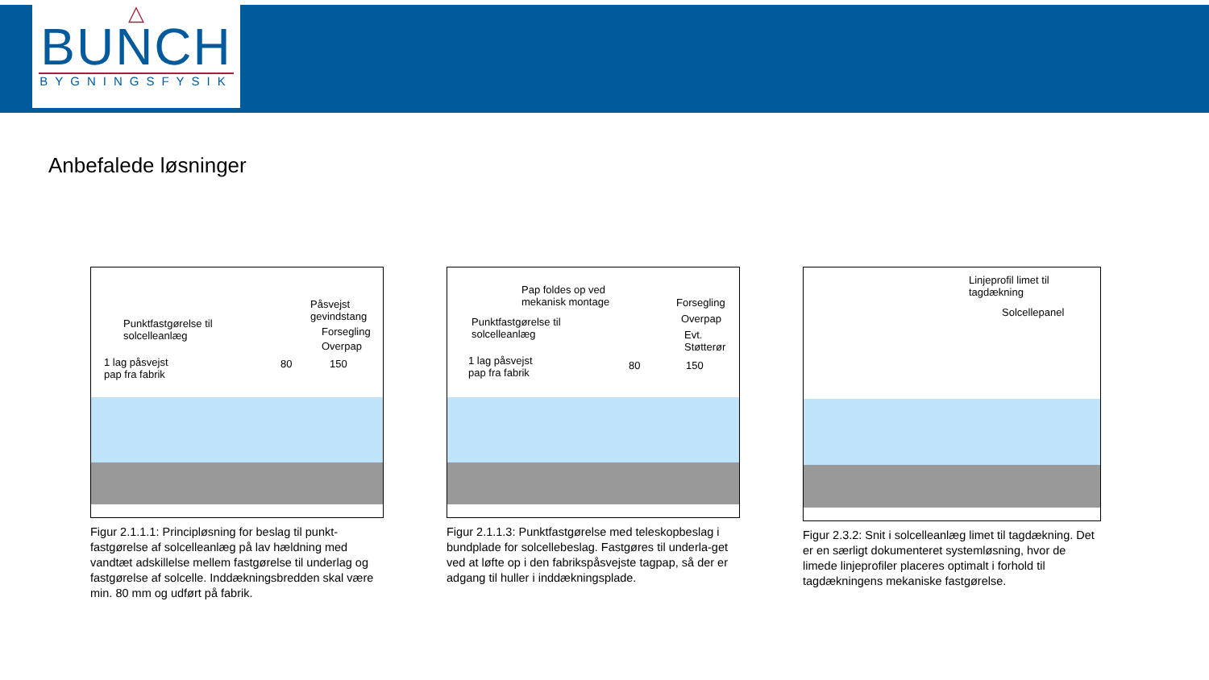△
BUNCH
BYGNINGSFYSIK
Anbefalede løsninger
Punktfastgørelse til
solcelleanlæg
1 lag påsvejst
pap fra fabrik
Påsvejst
gevindstang
Forsegling
Overpap
80 150
Figur 2.1.1.1: Principløsning for beslag til punkt-fastgørelse af solcelleanlæg på lav hældning med vandtæt adskillelse mellem fastgørelse til underlag og fastgørelse af solcelle. Inddækningsbredden skal være min. 80 mm og udført på fabrik.
Pap foldes op ved
mekanisk montage
Punktfastgørelse til
solcelleanlæg
1 lag påsvejst
pap fra fabrik
Forsegling
Overpap
Evt.
Støtterør
80 150
Figur 2.1.1.3: Punktfastgørelse med teleskopbeslag i bundplade for solcellebeslag. Fastgøres til underla-get ved at løfte op i den fabrikspåsvejste tagpap, så der er adgang til huller i inddækningsplade.
Linjeprofil limet til
tagdækning
Solcellepanel
Figur 2.3.2: Snit i solcelleanlæg limet til tagdækning. Det er en særligt dokumenteret systemløsning, hvor de limede linjeprofiler placeres optimalt i forhold til tagdækningens mekaniske fastgørelse.